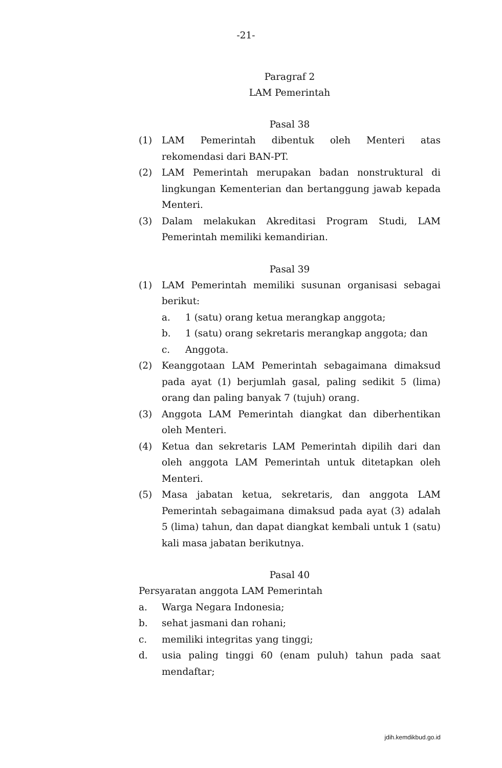-21-
Paragraf 2
LAM Pemerintah
Pasal 38
(1) LAM Pemerintah dibentuk oleh Menteri atas rekomendasi dari BAN-PT.
(2) LAM Pemerintah merupakan badan nonstruktural di lingkungan Kementerian dan bertanggung jawab kepada Menteri.
(3) Dalam melakukan Akreditasi Program Studi, LAM Pemerintah memiliki kemandirian.
Pasal 39
(1) LAM Pemerintah memiliki susunan organisasi sebagai berikut:
a. 1 (satu) orang ketua merangkap anggota;
b. 1 (satu) orang sekretaris merangkap anggota; dan
c. Anggota.
(2) Keanggotaan LAM Pemerintah sebagaimana dimaksud pada ayat (1) berjumlah gasal, paling sedikit 5 (lima) orang dan paling banyak 7 (tujuh) orang.
(3) Anggota LAM Pemerintah diangkat dan diberhentikan oleh Menteri.
(4) Ketua dan sekretaris LAM Pemerintah dipilih dari dan oleh anggota LAM Pemerintah untuk ditetapkan oleh Menteri.
(5) Masa jabatan ketua, sekretaris, dan anggota LAM Pemerintah sebagaimana dimaksud pada ayat (3) adalah 5 (lima) tahun, dan dapat diangkat kembali untuk 1 (satu) kali masa jabatan berikutnya.
Pasal 40
Persyaratan anggota LAM Pemerintah
a. Warga Negara Indonesia;
b. sehat jasmani dan rohani;
c. memiliki integritas yang tinggi;
d. usia paling tinggi 60 (enam puluh) tahun pada saat mendaftar;
jdih.kemdikbud.go.id